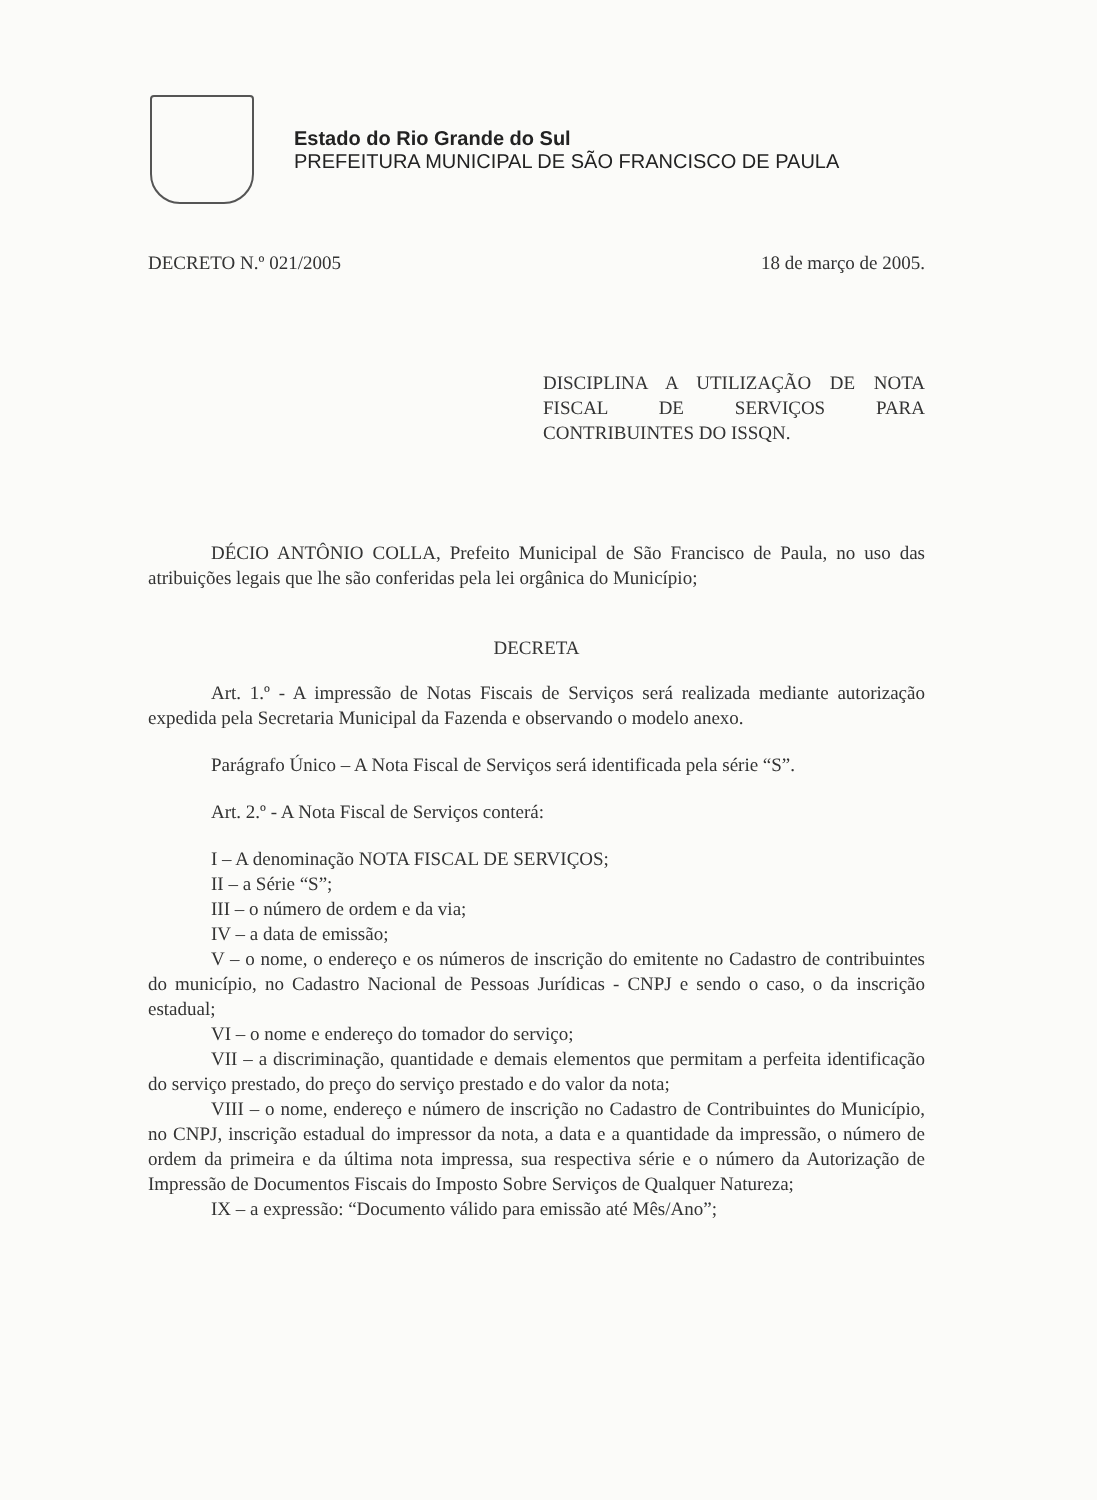Estado do Rio Grande do Sul
PREFEITURA MUNICIPAL DE SÃO FRANCISCO DE PAULA
DECRETO N.º 021/2005 18 de março de 2005.
DISCIPLINA A UTILIZAÇÃO DE NOTA FISCAL DE SERVIÇOS PARA CONTRIBUINTES DO ISSQN.
DÉCIO ANTÔNIO COLLA, Prefeito Municipal de São Francisco de Paula, no uso das atribuições legais que lhe são conferidas pela lei orgânica do Município;
DECRETA
Art. 1.º - A impressão de Notas Fiscais de Serviços será realizada mediante autorização expedida pela Secretaria Municipal da Fazenda e observando o modelo anexo.
Parágrafo Único – A Nota Fiscal de Serviços será identificada pela série “S”.
Art. 2.º - A Nota Fiscal de Serviços conterá:
I – A denominação NOTA FISCAL DE SERVIÇOS;
II – a Série “S”;
III – o número de ordem e da via;
IV – a data de emissão;
V – o nome, o endereço e os números de inscrição do emitente no Cadastro de contribuintes do município, no Cadastro Nacional de Pessoas Jurídicas - CNPJ e sendo o caso, o da inscrição estadual;
VI – o nome e endereço do tomador do serviço;
VII – a discriminação, quantidade e demais elementos que permitam a perfeita identificação do serviço prestado, do preço do serviço prestado e do valor da nota;
VIII – o nome, endereço e número de inscrição no Cadastro de Contribuintes do Município, no CNPJ, inscrição estadual do impressor da nota, a data e a quantidade da impressão, o número de ordem da primeira e da última nota impressa, sua respectiva série e o número da Autorização de Impressão de Documentos Fiscais do Imposto Sobre Serviços de Qualquer Natureza;
IX – a expressão: “Documento válido para emissão até Mês/Ano”;